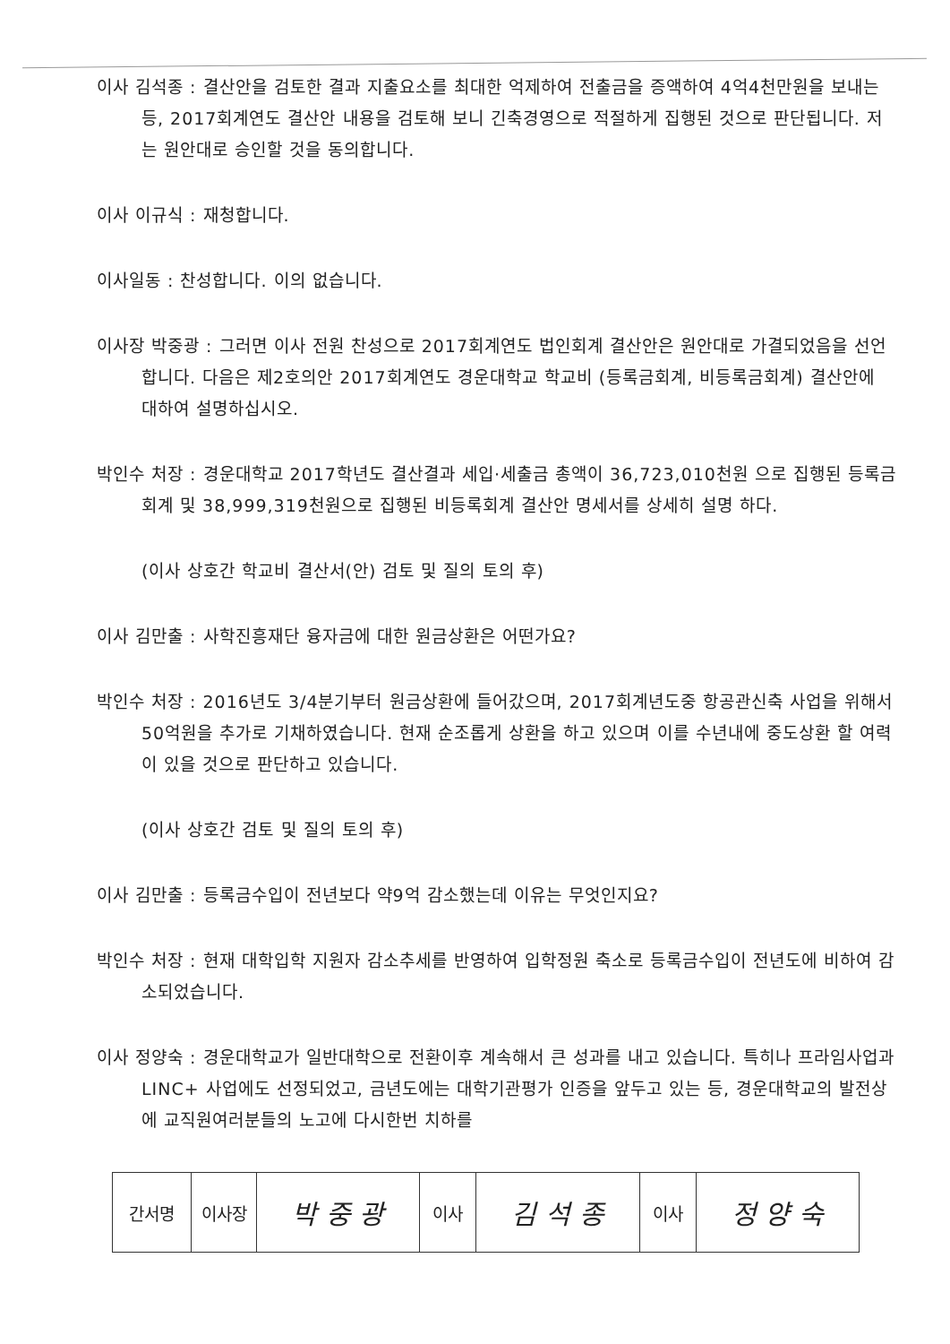이사 김석종 : 결산안을 검토한 결과 지출요소를 최대한 억제하여 전출금을 증액하여 4억4천만원을 보내는 등, 2017회계연도 결산안 내용을 검토해 보니 긴축경영으로 적절하게 집행된 것으로 판단됩니다. 저는 원안대로 승인할 것을 동의합니다.
이사 이규식 : 재청합니다.
이사일동 : 찬성합니다. 이의 없습니다.
이사장 박중광 : 그러면 이사 전원 찬성으로 2017회계연도 법인회계 결산안은 원안대로 가결되었음을 선언합니다. 다음은 제2호의안 2017회계연도 경운대학교 학교비 (등록금회계, 비등록금회계) 결산안에 대하여 설명하십시오.
박인수 처장 : 경운대학교 2017학년도 결산결과 세입·세출금 총액이 36,723,010천원 으로 집행된 등록금회계 및 38,999,319천원으로 집행된 비등록회계 결산안 명세서를 상세히 설명 하다.
(이사 상호간 학교비 결산서(안) 검토 및 질의 토의 후)
이사 김만출 : 사학진흥재단 융자금에 대한 원금상환은 어떤가요?
박인수 처장 : 2016년도 3/4분기부터 원금상환에 들어갔으며, 2017회계년도중 항공관신축 사업을 위해서 50억원을 추가로 기채하였습니다. 현재 순조롭게 상환을 하고 있으며 이를 수년내에 중도상환 할 여력이 있을 것으로 판단하고 있습니다.
(이사 상호간 검토 및 질의 토의 후)
이사 김만출 : 등록금수입이 전년보다 약9억 감소했는데 이유는 무엇인지요?
박인수 처장 : 현재 대학입학 지원자 감소추세를 반영하여 입학정원 축소로 등록금수입이 전년도에 비하여 감소되었습니다.
이사 정양숙 : 경운대학교가 일반대학으로 전환이후 계속해서 큰 성과를 내고 있습니다. 특히나 프라임사업과 LINC+ 사업에도 선정되었고, 금년도에는 대학기관평가 인증을 앞두고 있는 등, 경운대학교의 발전상에 교직원여러분들의 노고에 다시한번 치하를
| 간서명 | 이사장 | 박 중 광 | 이사 | 김 석 종 | 이사 | 정 양 숙 |